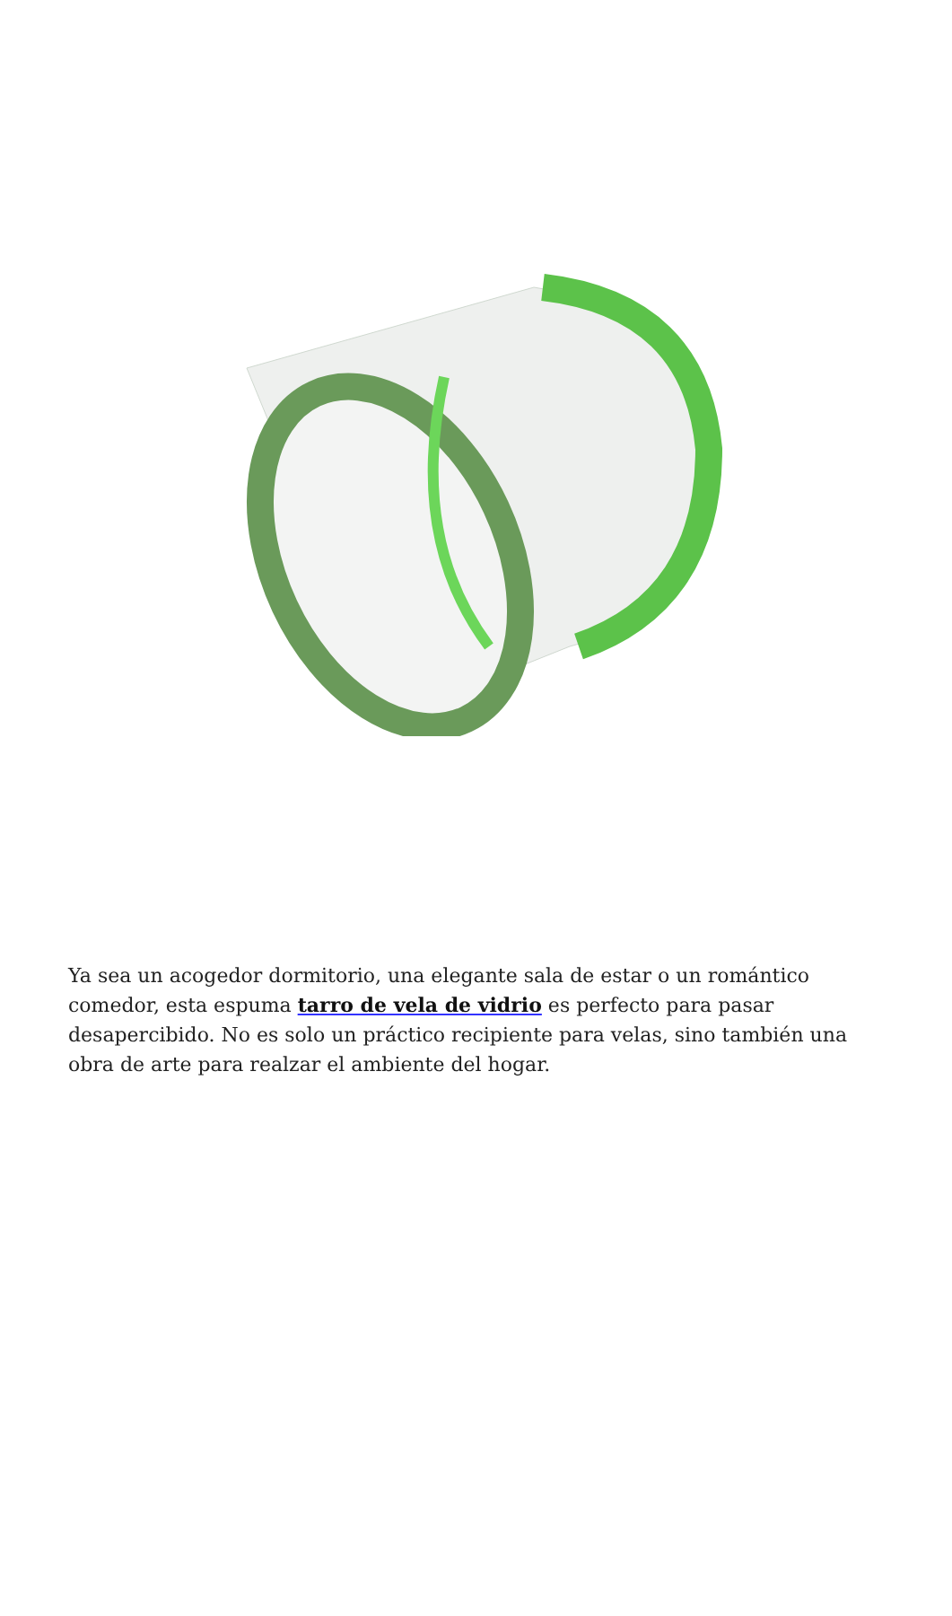Ya sea un acogedor dormitorio, una elegante sala de estar o un romántico comedor, esta espuma tarro de vela de vidrio es perfecto para pasar desapercibido. No es solo un práctico recipiente para velas, sino también una obra de arte para realzar el ambiente del hogar.